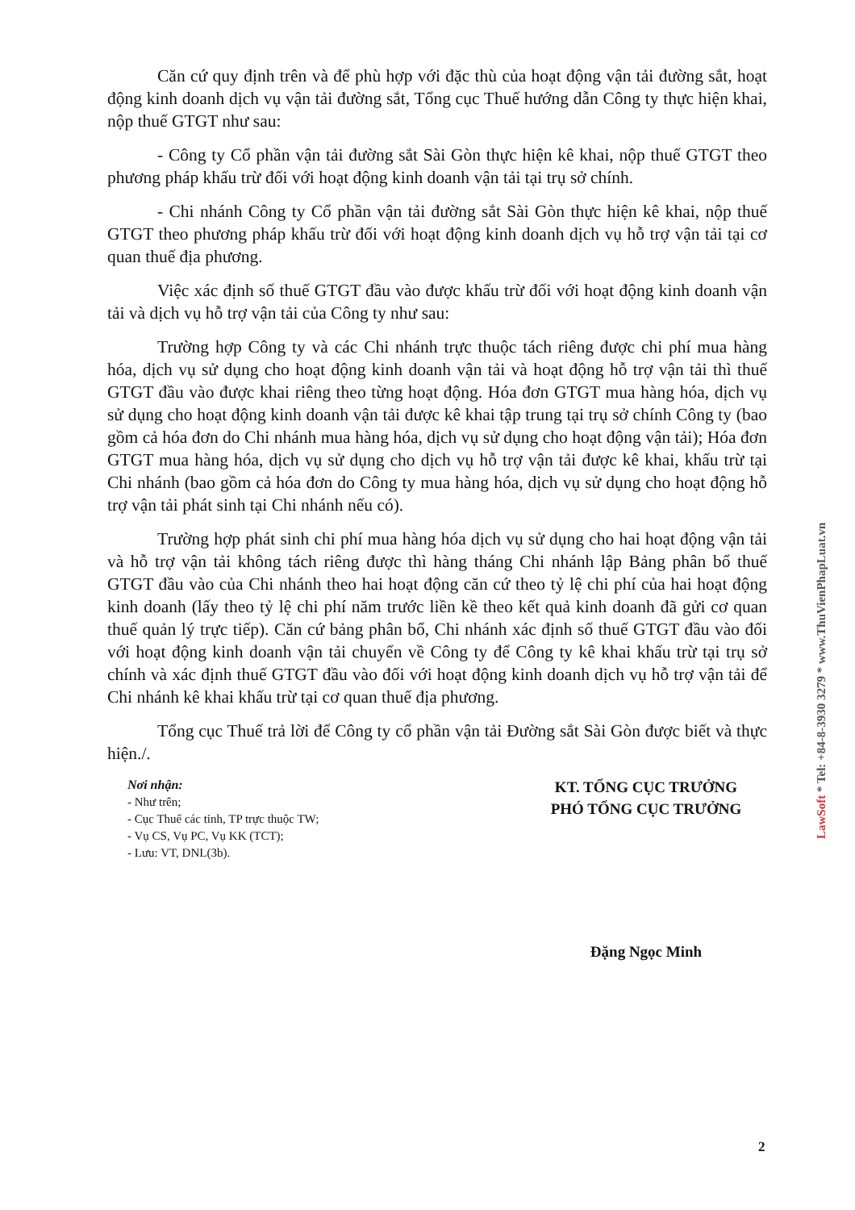Căn cứ quy định trên và để phù hợp với đặc thù của hoạt động vận tải đường sắt, hoạt động kinh doanh dịch vụ vận tải đường sắt, Tổng cục Thuế hướng dẫn Công ty thực hiện khai, nộp thuế GTGT như sau:
- Công ty Cổ phần vận tải đường sắt Sài Gòn thực hiện kê khai, nộp thuế GTGT theo phương pháp khấu trừ đối với hoạt động kinh doanh vận tải tại trụ sở chính.
- Chi nhánh Công ty Cổ phần vận tải đường sắt Sài Gòn thực hiện kê khai, nộp thuế GTGT theo phương pháp khấu trừ đối với hoạt động kinh doanh dịch vụ hỗ trợ vận tải tại cơ quan thuế địa phương.
Việc xác định số thuế GTGT đầu vào được khấu trừ đối với hoạt động kinh doanh vận tải và dịch vụ hỗ trợ vận tải của Công ty như sau:
Trường hợp Công ty và các Chi nhánh trực thuộc tách riêng được chi phí mua hàng hóa, dịch vụ sử dụng cho hoạt động kinh doanh vận tải và hoạt động hỗ trợ vận tải thì thuế GTGT đầu vào được khai riêng theo từng hoạt động. Hóa đơn GTGT mua hàng hóa, dịch vụ sử dụng cho hoạt động kinh doanh vận tải được kê khai tập trung tại trụ sở chính Công ty (bao gồm cả hóa đơn do Chi nhánh mua hàng hóa, dịch vụ sử dụng cho hoạt động vận tải); Hóa đơn GTGT mua hàng hóa, dịch vụ sử dụng cho dịch vụ hỗ trợ vận tải được kê khai, khấu trừ tại Chi nhánh (bao gồm cả hóa đơn do Công ty mua hàng hóa, dịch vụ sử dụng cho hoạt động hỗ trợ vận tải phát sinh tại Chi nhánh nếu có).
Trường hợp phát sinh chi phí mua hàng hóa dịch vụ sử dụng cho hai hoạt động vận tải và hỗ trợ vận tải không tách riêng được thì hàng tháng Chi nhánh lập Bảng phân bổ thuế GTGT đầu vào của Chi nhánh theo hai hoạt động căn cứ theo tỷ lệ chi phí của hai hoạt động kinh doanh (lấy theo tỷ lệ chi phí năm trước liền kề theo kết quả kinh doanh đã gửi cơ quan thuế quản lý trực tiếp). Căn cứ bảng phân bổ, Chi nhánh xác định số thuế GTGT đầu vào đối với hoạt động kinh doanh vận tải chuyển về Công ty để Công ty kê khai khấu trừ tại trụ sở chính và xác định thuế GTGT đầu vào đối với hoạt động kinh doanh dịch vụ hỗ trợ vận tải để Chi nhánh kê khai khấu trừ tại cơ quan thuế địa phương.
Tổng cục Thuế trả lời để Công ty cổ phần vận tải Đường sắt Sài Gòn được biết và thực hiện./.
Nơi nhận:
- Như trên;
- Cục Thuế các tỉnh, TP trực thuộc TW;
- Vụ CS, Vụ PC, Vụ KK (TCT);
- Lưu: VT, DNL(3b).
KT. TỔNG CỤC TRƯỞNG
PHÓ TỔNG CỤC TRƯỞNG
Đặng Ngọc Minh
2
LawSoft * Tel: +84-8-3930 3279 * www.ThuVienPhapLuat.vn